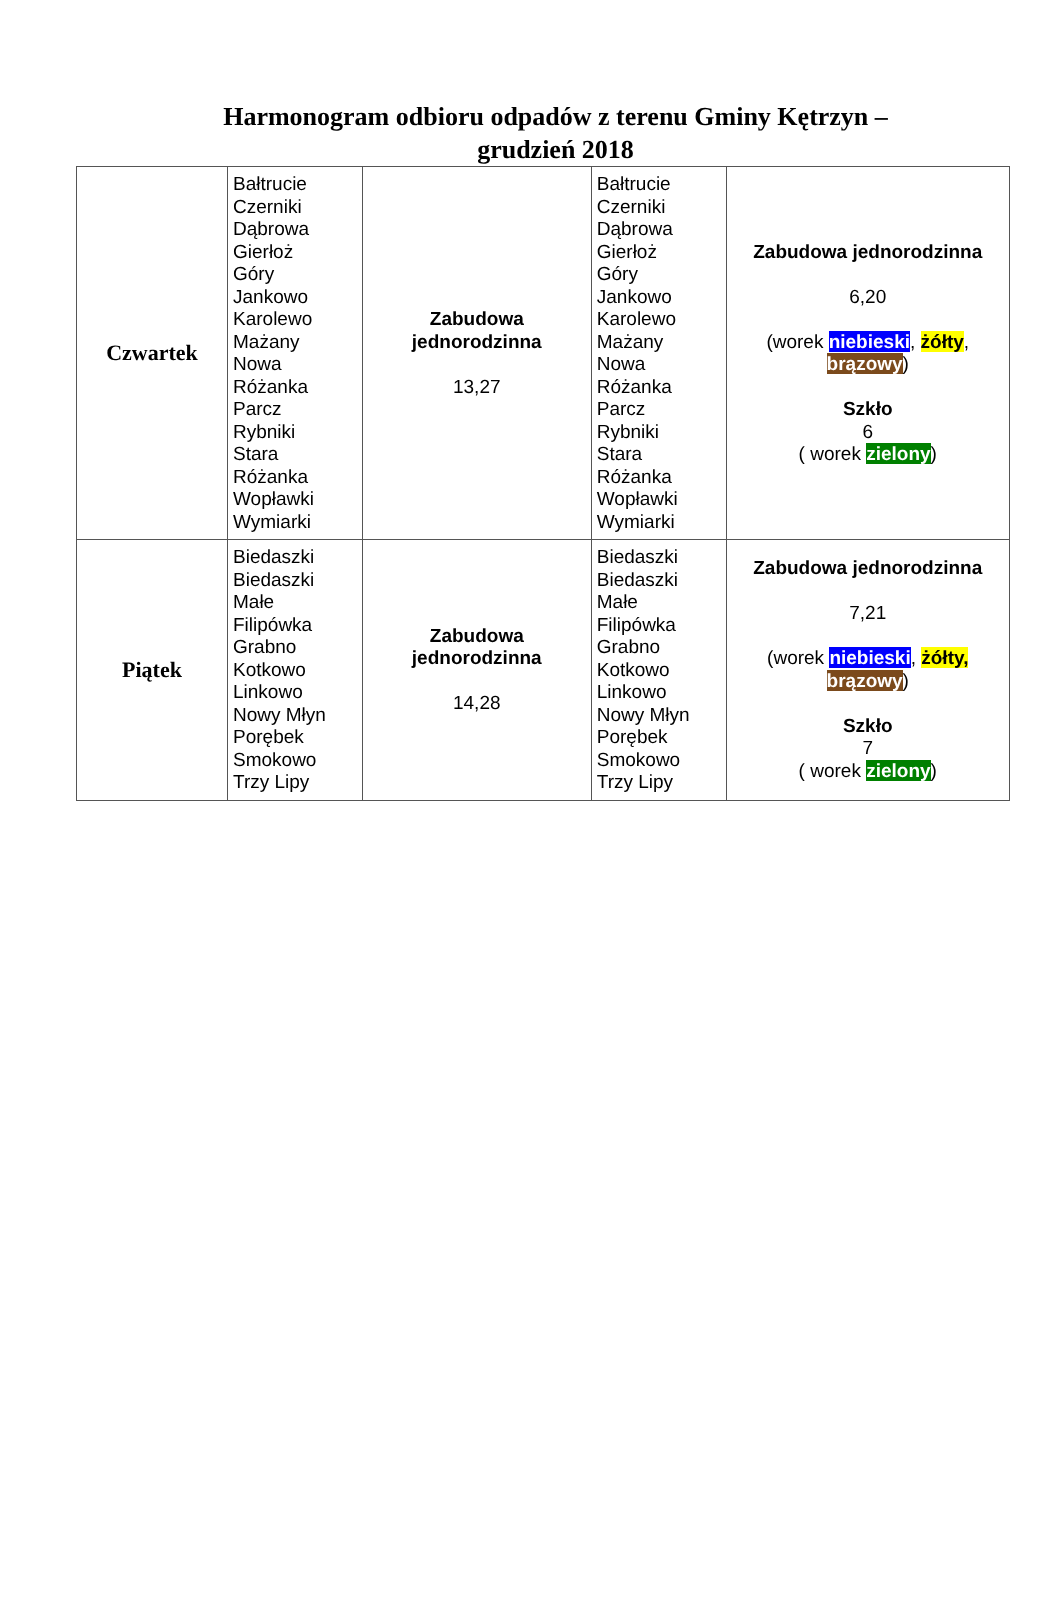Harmonogram odbioru odpadów z terenu Gminy Kętrzyn –
grudzień 2018
| Czwartek | Bałtrucie Czerniki Dąbrowa Gierłoż Góry Jankowo Karolewo Mażany Nowa Różanka Parcz Rybniki Stara Różanka Wopławki Wymiarki | Zabudowa jednorodzinna 13,27 | Bałtrucie Czerniki Dąbrowa Gierłoż Góry Jankowo Karolewo Mażany Nowa Różanka Parcz Rybniki Stara Różanka Wopławki Wymiarki | Zabudowa jednorodzinna 6,20 (worek niebieski , żółty , brązowy ) Szkło 6 ( worek zielony ) |
| Piątek | Biedaszki Biedaszki Małe Filipówka Grabno Kotkowo Linkowo Nowy Młyn Porębek Smokowo Trzy Lipy | Zabudowa jednorodzinna 14,28 | Biedaszki Biedaszki Małe Filipówka Grabno Kotkowo Linkowo Nowy Młyn Porębek Smokowo Trzy Lipy | Zabudowa jednorodzinna 7,21 (worek niebieski , żółty, brązowy ) Szkło 7 ( worek zielony ) |